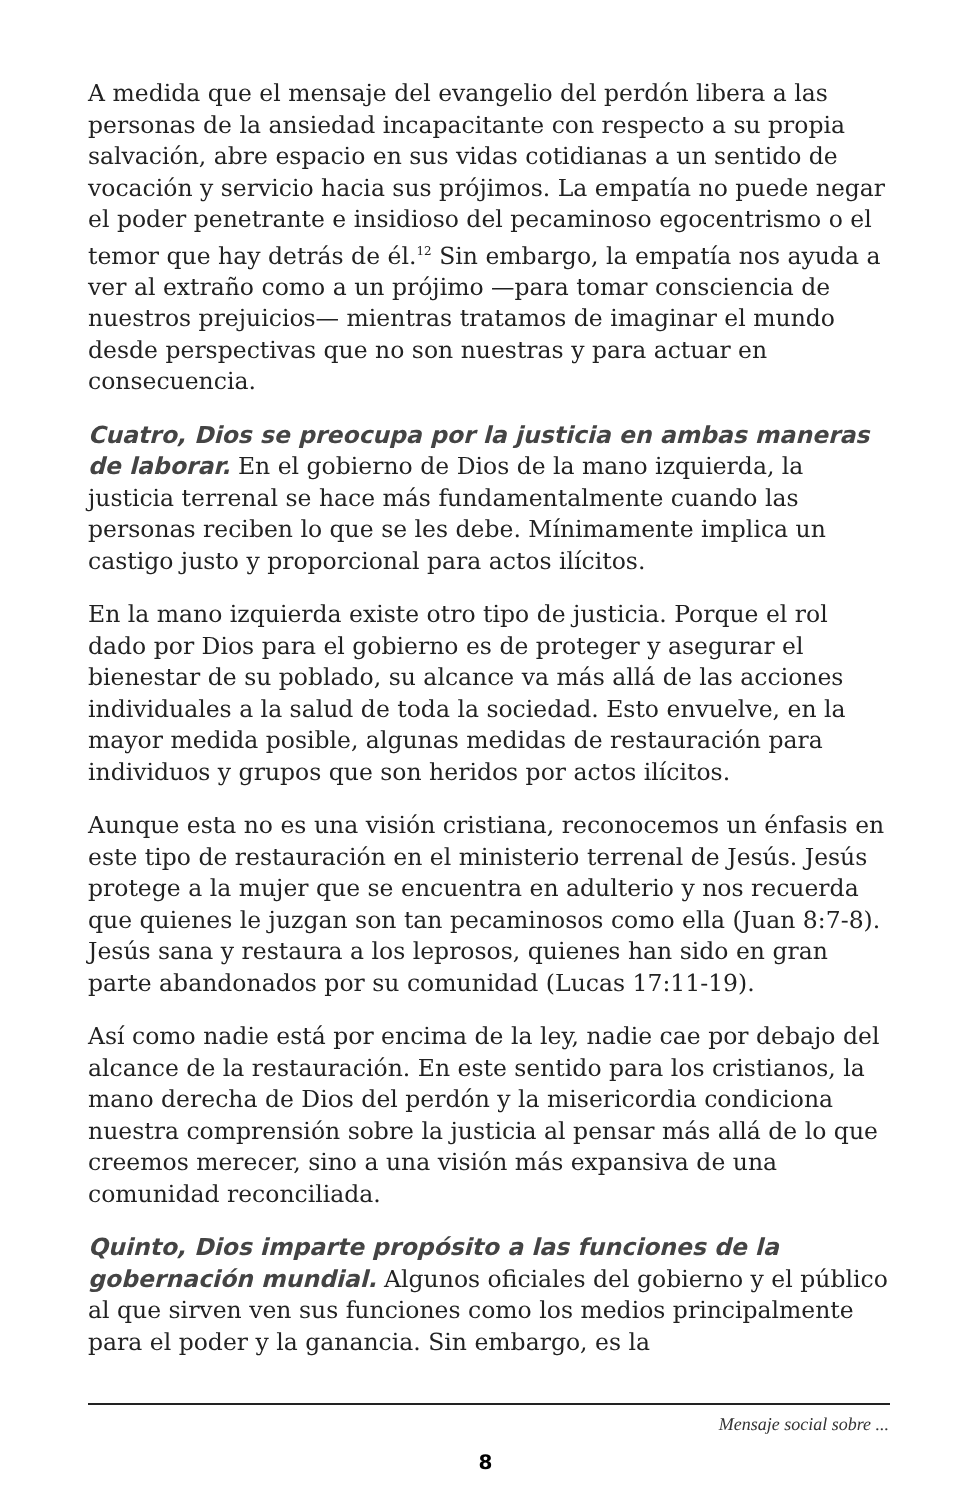A medida que el mensaje del evangelio del perdón libera a las personas de la ansiedad incapacitante con respecto a su propia salvación, abre espacio en sus vidas cotidianas a un sentido de vocación y servicio hacia sus prójimos. La empatía no puede negar el poder penetrante e insidioso del pecaminoso egocentrismo o el temor que hay detrás de él.<sup>12</sup> Sin embargo, la empatía nos ayuda a ver al extraño como a un prójimo —para tomar consciencia de nuestros prejuicios— mientras tratamos de imaginar el mundo desde perspectivas que no son nuestras y para actuar en consecuencia.
Cuatro, Dios se preocupa por la justicia en ambas maneras de laborar. En el gobierno de Dios de la mano izquierda, la justicia terrenal se hace más fundamentalmente cuando las personas reciben lo que se les debe. Mínimamente implica un castigo justo y proporcional para actos ilícitos.
En la mano izquierda existe otro tipo de justicia. Porque el rol dado por Dios para el gobierno es de proteger y asegurar el bienestar de su poblado, su alcance va más allá de las acciones individuales a la salud de toda la sociedad. Esto envuelve, en la mayor medida posible, algunas medidas de restauración para individuos y grupos que son heridos por actos ilícitos.
Aunque esta no es una visión cristiana, reconocemos un énfasis en este tipo de restauración en el ministerio terrenal de Jesús. Jesús protege a la mujer que se encuentra en adulterio y nos recuerda que quienes le juzgan son tan pecaminosos como ella (Juan 8:7-8). Jesús sana y restaura a los leprosos, quienes han sido en gran parte abandonados por su comunidad (Lucas 17:11-19).
Así como nadie está por encima de la ley, nadie cae por debajo del alcance de la restauración. En este sentido para los cristianos, la mano derecha de Dios del perdón y la misericordia condiciona nuestra comprensión sobre la justicia al pensar más allá de lo que creemos merecer, sino a una visión más expansiva de una comunidad reconciliada.
Quinto, Dios imparte propósito a las funciones de la gobernación mundial. Algunos oficiales del gobierno y el público al que sirven ven sus funciones como los medios principalmente para el poder y la ganancia. Sin embargo, es la
Mensaje social sobre ...
8